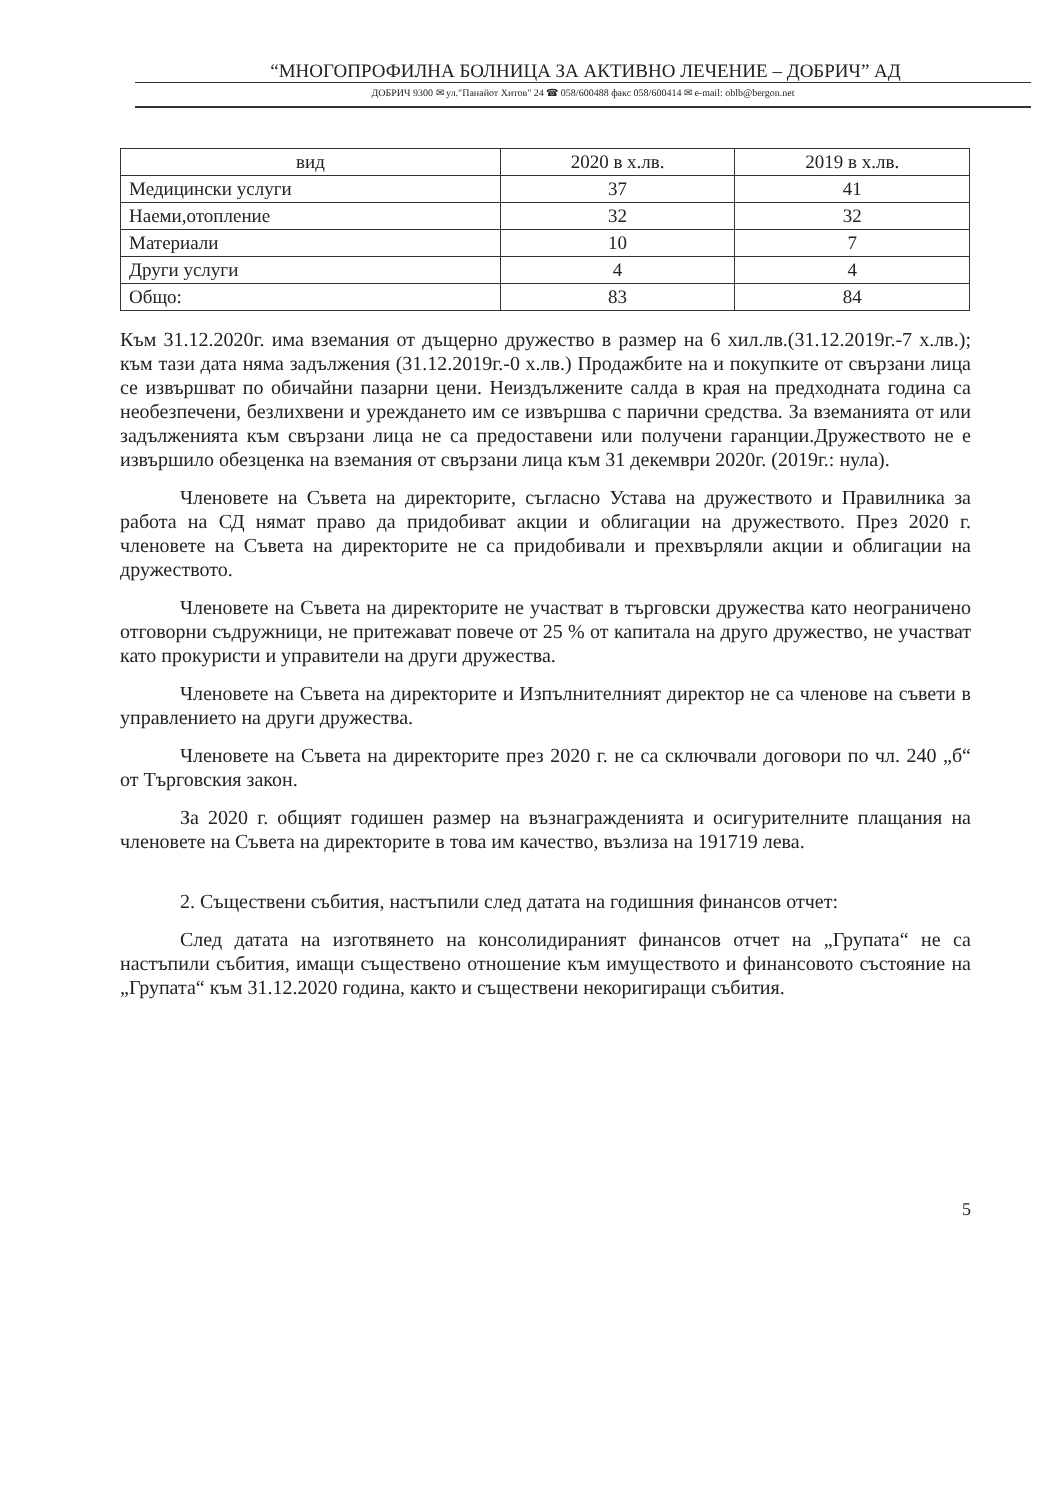“МНОГОПРОФИЛНА БОЛНИЦА ЗА АКТИВНО ЛЕЧЕНИЕ – ДОБРИЧ” АД
ДОБРИЧ 9300 ✉ ул."Панайот Хитов" 24 ☎ 058/600488 факс 058/600414 ✉ e-mail: oblb@bergon.net
| вид | 2020 в х.лв. | 2019 в х.лв. |
| --- | --- | --- |
| Медицински услуги | 37 | 41 |
| Наеми,отопление | 32 | 32 |
| Материали | 10 | 7 |
| Други услуги | 4 | 4 |
| Общо: | 83 | 84 |
Към 31.12.2020г. има вземания от дъщерно дружество в размер на 6 хил.лв.(31.12.2019г.-7 х.лв.); към тази дата няма задължения (31.12.2019г.-0 х.лв.) Продажбите на и покупките от свързани лица се извършват по обичайни пазарни цени. Неиздължените салда в края на предходната година са необезпечени, безлихвени и уреждането им се извършва с парични средства. За вземанията от или задълженията към свързани лица не са предоставени или получени гаранции.Дружеството не е извършило обезценка на вземания от свързани лица към 31 декември 2020г. (2019г.: нула).
Членовете на Съвета на директорите, съгласно Устава на дружеството и Правилника за работа на СД нямат право да придобиват акции и облигации на дружеството. През 2020 г. членовете на Съвета на директорите не са придобивали и прехвърляли акции и облигации на дружеството.
Членовете на Съвета на директорите не участват в търговски дружества като неограничено отговорни съдружници, не притежават повече от 25 % от капитала на друго дружество, не участват като прокуристи и управители на други дружества.
Членовете на Съвета на директорите и Изпълнителният директор не са членове на съвети в управлението на други дружества.
Членовете на Съвета на директорите през 2020 г. не са сключвали договори по чл. 240 „б“ от Търговския закон.
За 2020 г. общият годишен размер на възнагражденията и осигурителните плащания на членовете на Съвета на директорите в това им качество, възлиза на 191719 лева.
2. Съществени събития, настъпили след датата на годишния финансов отчет:
След датата на изготвянето на консолидираният финансов отчет на „Групата“ не са настъпили събития, имащи съществено отношение към имуществото и финансовото състояние на „Групата“ към 31.12.2020 година, както и съществени некоригиращи събития.
5